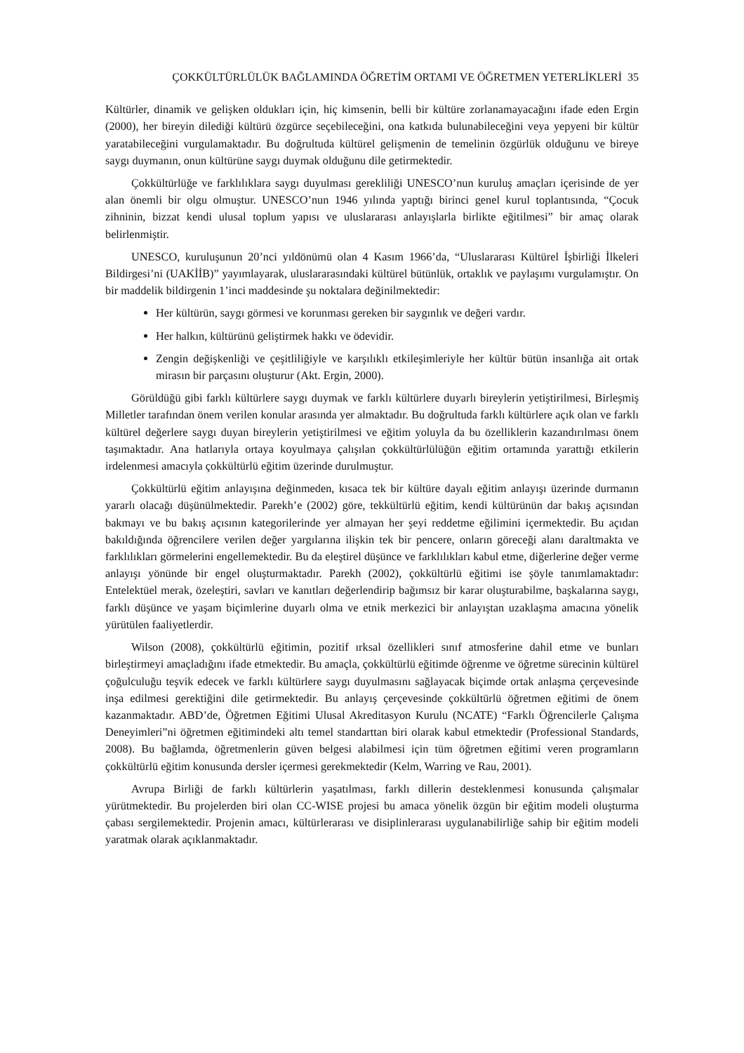ÇOKKÜLTÜRLÜLÜK BAĞLAMINDA ÖĞRETİM ORTAMI VE ÖĞRETMEN YETERLİKLERİ 35
Kültürler, dinamik ve gelişken oldukları için, hiç kimsenin, belli bir kültüre zorlanamayacağını ifade eden Ergin (2000), her bireyin dilediği kültürü özgürce seçebileceğini, ona katkıda bulunabileceğini veya yepyeni bir kültür yaratabileceğini vurgulamaktadır. Bu doğrultuda kültürel gelişmenin de temelinin özgürlük olduğunu ve bireye saygı duymanın, onun kültürüne saygı duymak olduğunu dile getirmektedir.
Çokkültürlüğe ve farklılıklara saygı duyulması gerekliliği UNESCO’nun kuruluş amaçları içerisinde de yer alan önemli bir olgu olmuştur. UNESCO’nun 1946 yılında yaptığı birinci genel kurul toplantısında, “Çocuk zihninin, bizzat kendi ulusal toplum yapısı ve uluslararası anlayışlarla birlikte eğitilmesi” bir amaç olarak belirlenmiştir.
UNESCO, kuruluşunun 20’nci yıldönümü olan 4 Kasım 1966’da, “Uluslararası Kültürel İşbirliği İlkeleri Bildirgesi’ni (UAKİİB)” yayımlayarak, uluslararasındaki kültürel bütünlük, ortaklık ve paylaşımı vurgulamıştır. On bir maddelik bildirgenin 1’inci maddesinde şu noktalara değinilmektedir:
Her kültürün, saygı görmesi ve korunması gereken bir saygınlık ve değeri vardır.
Her halkın, kültürünü geliştirmek hakkı ve ödevidir.
Zengin değişkenliği ve çeşitliliğiyle ve karşılıklı etkileşimleriyle her kültür bütün insanlığa ait ortak mirasın bir parçasını oluşturur (Akt. Ergin, 2000).
Görüldüğü gibi farklı kültürlere saygı duymak ve farklı kültürlere duyarlı bireylerin yetiştirilmesi, Birleşmiş Milletler tarafından önem verilen konular arasında yer almaktadır. Bu doğrultuda farklı kültürlere açık olan ve farklı kültürel değerlere saygı duyan bireylerin yetiştirilmesi ve eğitim yoluyla da bu özelliklerin kazandırılması önem taşımaktadır. Ana hatlarıyla ortaya koyulmaya çalışılan çokkültürlülüğün eğitim ortamında yarattığı etkilerin irdelenmesi amacıyla çokkültürlü eğitim üzerinde durulmuştur.
Çokkültürlü eğitim anlayışına değinmeden, kısaca tek bir kültüre dayalı eğitim anlayışı üzerinde durmanın yararlı olacağı düşünülmektedir. Parekh’e (2002) göre, tekkültürlü eğitim, kendi kültürünün dar bakış açısından bakmayı ve bu bakış açısının kategorilerinde yer almayan her şeyi reddetme eğilimini içermektedir. Bu açıdan bakıldığında öğrencilere verilen değer yargılarına ilişkin tek bir pencere, onların göreceği alanı daraltmakta ve farklılıkları görmelerini engellemektedir. Bu da eleştirel düşünce ve farklılıkları kabul etme, diğerlerine değer verme anlayışı yönünde bir engel oluşturmaktadır. Parekh (2002), çokkültürlü eğitimi ise şöyle tanımlamaktadır: Entelektüel merak, özeleştiri, savları ve kanıtları değerlendirip bağımsız bir karar oluşturabilme, başkalarına saygı, farklı düşünce ve yaşam biçimlerine duyarlı olma ve etnik merkezici bir anlayıştan uzaklaşma amacına yönelik yürütülen faaliyetlerdir.
Wilson (2008), çokkültürlü eğitimin, pozitif ırksal özellikleri sınıf atmosferine dahil etme ve bunları birleştirmeyi amaçladığını ifade etmektedir. Bu amaçla, çokkültürlü eğitimde öğrenme ve öğretme sürecinin kültürel çoğulculuğu teşvik edecek ve farklı kültürlere saygı duyulmasını sağlayacak biçimde ortak anlaşma çerçevesinde inşa edilmesi gerektiğini dile getirmektedir. Bu anlayış çerçevesinde çokkültürlü öğretmen eğitimi de önem kazanmaktadır. ABD’de, Öğretmen Eğitimi Ulusal Akreditasyon Kurulu (NCATE) “Farklı Öğrencilerle Çalışma Deneyimleri”ni öğretmen eğitimindeki altı temel standarttan biri olarak kabul etmektedir (Professional Standards, 2008). Bu bağlamda, öğretmenlerin güven belgesi alabilmesi için tüm öğretmen eğitimi veren programların çokkültürlü eğitim konusunda dersler içermesi gerekmektedir (Kelm, Warring ve Rau, 2001).
Avrupa Birliği de farklı kültürlerin yaşatılması, farklı dillerin desteklenmesi konusunda çalışmalar yürütmektedir. Bu projelerden biri olan CC-WISE projesi bu amaca yönelik özgün bir eğitim modeli oluşturma çabası sergilemektedir. Projenin amacı, kültürlerarası ve disiplinlerarası uygulanabilirliğe sahip bir eğitim modeli yaratmak olarak açıklanmaktadır.